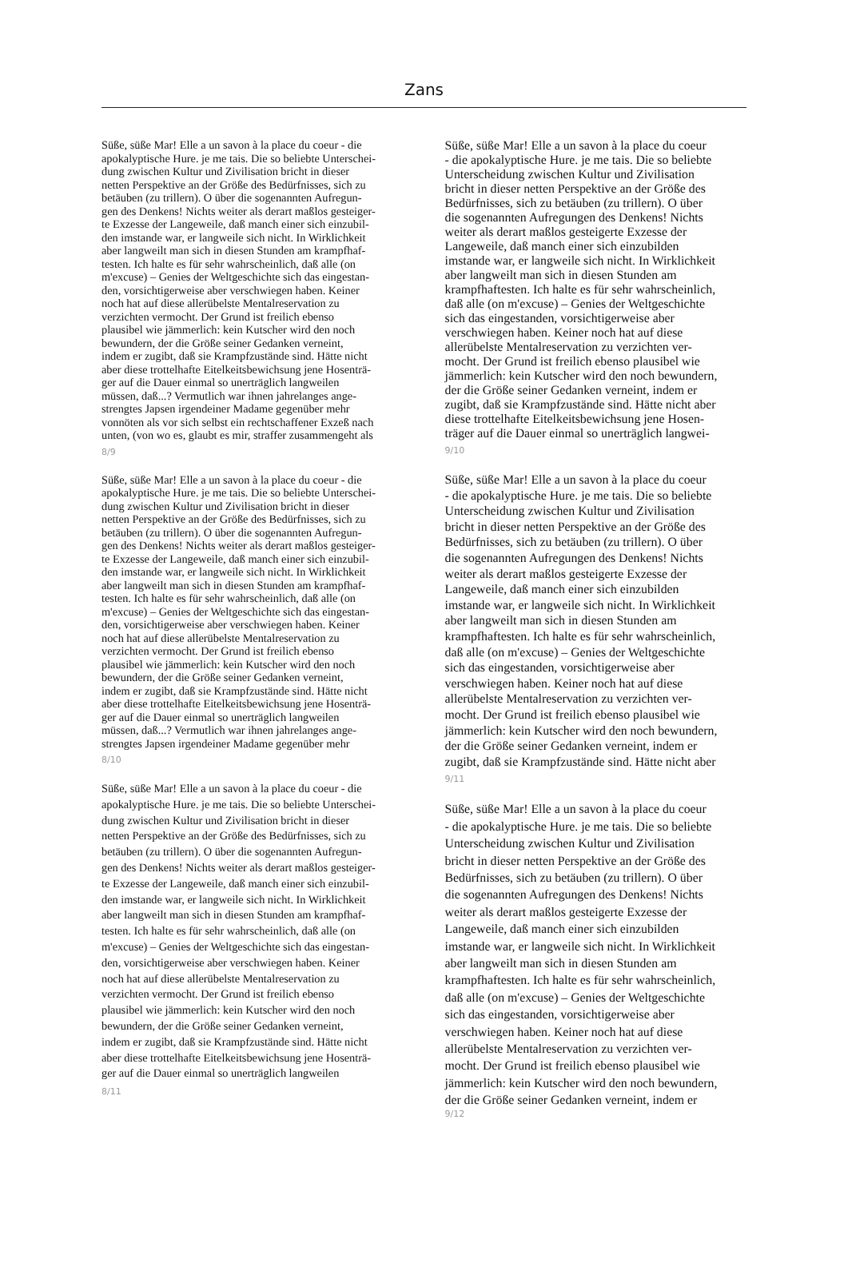Zans
Süße, süße Mar! Elle a un savon à la place du coeur - die apokalyptische Hure. je me tais. Die so beliebte Unterschei- dung zwischen Kultur und Zivilisation bricht in dieser netten Perspektive an der Größe des Bedürfnisses, sich zu betäuben (zu trillern). O über die sogenannten Aufregun- gen des Denkens! Nichts weiter als derart maßlos gesteiger- te Exzesse der Langeweile, daß manch einer sich einzubil- den imstande war, er langweile sich nicht. In Wirklichkeit aber langweilt man sich in diesen Stunden am krampfhaf- testen. Ich halte es für sehr wahrscheinlich, daß alle (on m'excuse) – Genies der Weltgeschichte sich das eingestan- den, vorsichtigerweise aber verschwiegen haben. Keiner noch hat auf diese allerübelste Mentalreservation zu verzichten vermocht. Der Grund ist freilich ebenso plausibel wie jämmerlich: kein Kutscher wird den noch bewundern, der die Größe seiner Gedanken verneint, indem er zugibt, daß sie Krampfzustände sind. Hätte nicht aber diese trottelhafte Eitelkeitsbewichsung jene Hosenträ- ger auf die Dauer einmal so unerträglich langweilen müssen, daß...? Vermutlich war ihnen jahrelanges ange- strengtes Japsen irgendeiner Madame gegenüber mehr vonnöten als vor sich selbst ein rechtschaffener Exzeß nach unten, (von wo es, glaubt es mir, straffer zusammengeht als
8/9
Süße, süße Mar! Elle a un savon à la place du coeur - die apokalyptische Hure. je me tais. Die so beliebte Unterschei- dung zwischen Kultur und Zivilisation bricht in dieser netten Perspektive an der Größe des Bedürfnisses, sich zu betäuben (zu trillern). O über die sogenannten Aufregun- gen des Denkens! Nichts weiter als derart maßlos gesteiger- te Exzesse der Langeweile, daß manch einer sich einzubil- den imstande war, er langweile sich nicht. In Wirklichkeit aber langweilt man sich in diesen Stunden am krampfhaf- testen. Ich halte es für sehr wahrscheinlich, daß alle (on m'excuse) – Genies der Weltgeschichte sich das eingestan- den, vorsichtigerweise aber verschwiegen haben. Keiner noch hat auf diese allerübelste Mentalreservation zu verzichten vermocht. Der Grund ist freilich ebenso plausibel wie jämmerlich: kein Kutscher wird den noch bewundern, der die Größe seiner Gedanken verneint, indem er zugibt, daß sie Krampfzustände sind. Hätte nicht aber diese trottelhafte Eitelkeitsbewichsung jene Hosenträ- ger auf die Dauer einmal so unerträglich langweilen müssen, daß...? Vermutlich war ihnen jahrelanges ange- strengtes Japsen irgendeiner Madame gegenüber mehr
8/10
Süße, süße Mar! Elle a un savon à la place du coeur - die apokalyptische Hure. je me tais. Die so beliebte Unterschei- dung zwischen Kultur und Zivilisation bricht in dieser netten Perspektive an der Größe des Bedürfnisses, sich zu betäuben (zu trillern). O über die sogenannten Aufregun- gen des Denkens! Nichts weiter als derart maßlos gesteiger- te Exzesse der Langeweile, daß manch einer sich einzubil- den imstande war, er langweile sich nicht. In Wirklichkeit aber langweilt man sich in diesen Stunden am krampfhaf- testen. Ich halte es für sehr wahrscheinlich, daß alle (on m'excuse) – Genies der Weltgeschichte sich das eingestan- den, vorsichtigerweise aber verschwiegen haben. Keiner noch hat auf diese allerübelste Mentalreservation zu verzichten vermocht. Der Grund ist freilich ebenso plausibel wie jämmerlich: kein Kutscher wird den noch bewundern, der die Größe seiner Gedanken verneint, indem er zugibt, daß sie Krampfzustände sind. Hätte nicht aber diese trottelhafte Eitelkeitsbewichsung jene Hosenträ- ger auf die Dauer einmal so unerträglich langweilen
8/11
Süße, süße Mar! Elle a un savon à la place du coeur - die apokalyptische Hure. je me tais. Die so beliebte Unterscheidung zwischen Kultur und Zivilisation bricht in dieser netten Perspektive an der Größe des Bedürfnisses, sich zu betäuben (zu trillern). O über die sogenannten Aufregungen des Denkens! Nichts weiter als derart maßlos gesteigerte Exzesse der Langeweile, daß manch einer sich einzubilden imstande war, er langweile sich nicht. In Wirklichkeit aber langweilt man sich in diesen Stunden am krampfhaftesten. Ich halte es für sehr wahrscheinlich, daß alle (on m'excuse) – Genies der Weltgeschichte sich das eingestanden, vorsichtigerweise aber verschwiegen haben. Keiner noch hat auf diese allerübelste Mentalreservation zu verzichten ver- mocht. Der Grund ist freilich ebenso plausibel wie jämmerlich: kein Kutscher wird den noch bewundern, der die Größe seiner Gedanken verneint, indem er zugibt, daß sie Krampfzustände sind. Hätte nicht aber diese trottelhafte Eitelkeitsbewichsung jene Hosen- träger auf die Dauer einmal so unerträglich langwei-
9/10
Süße, süße Mar! Elle a un savon à la place du coeur - die apokalyptische Hure. je me tais. Die so beliebte Unterscheidung zwischen Kultur und Zivilisation bricht in dieser netten Perspektive an der Größe des Bedürfnisses, sich zu betäuben (zu trillern). O über die sogenannten Aufregungen des Denkens! Nichts weiter als derart maßlos gesteigerte Exzesse der Langeweile, daß manch einer sich einzubilden imstande war, er langweile sich nicht. In Wirklichkeit aber langweilt man sich in diesen Stunden am krampfhaftesten. Ich halte es für sehr wahrscheinlich, daß alle (on m'excuse) – Genies der Weltgeschichte sich das eingestanden, vorsichtigerweise aber verschwiegen haben. Keiner noch hat auf diese allerübelste Mentalreservation zu verzichten ver- mocht. Der Grund ist freilich ebenso plausibel wie jämmerlich: kein Kutscher wird den noch bewundern, der die Größe seiner Gedanken verneint, indem er zugibt, daß sie Krampfzustände sind. Hätte nicht aber
9/11
Süße, süße Mar! Elle a un savon à la place du coeur - die apokalyptische Hure. je me tais. Die so beliebte Unterscheidung zwischen Kultur und Zivilisation bricht in dieser netten Perspektive an der Größe des Bedürfnisses, sich zu betäuben (zu trillern). O über die sogenannten Aufregungen des Denkens! Nichts weiter als derart maßlos gesteigerte Exzesse der Langeweile, daß manch einer sich einzubilden imstande war, er langweile sich nicht. In Wirklichkeit aber langweilt man sich in diesen Stunden am krampfhaftesten. Ich halte es für sehr wahrscheinlich, daß alle (on m'excuse) – Genies der Weltgeschichte sich das eingestanden, vorsichtigerweise aber verschwiegen haben. Keiner noch hat auf diese allerübelste Mentalreservation zu verzichten ver- mocht. Der Grund ist freilich ebenso plausibel wie jämmerlich: kein Kutscher wird den noch bewundern, der die Größe seiner Gedanken verneint, indem er
9/12